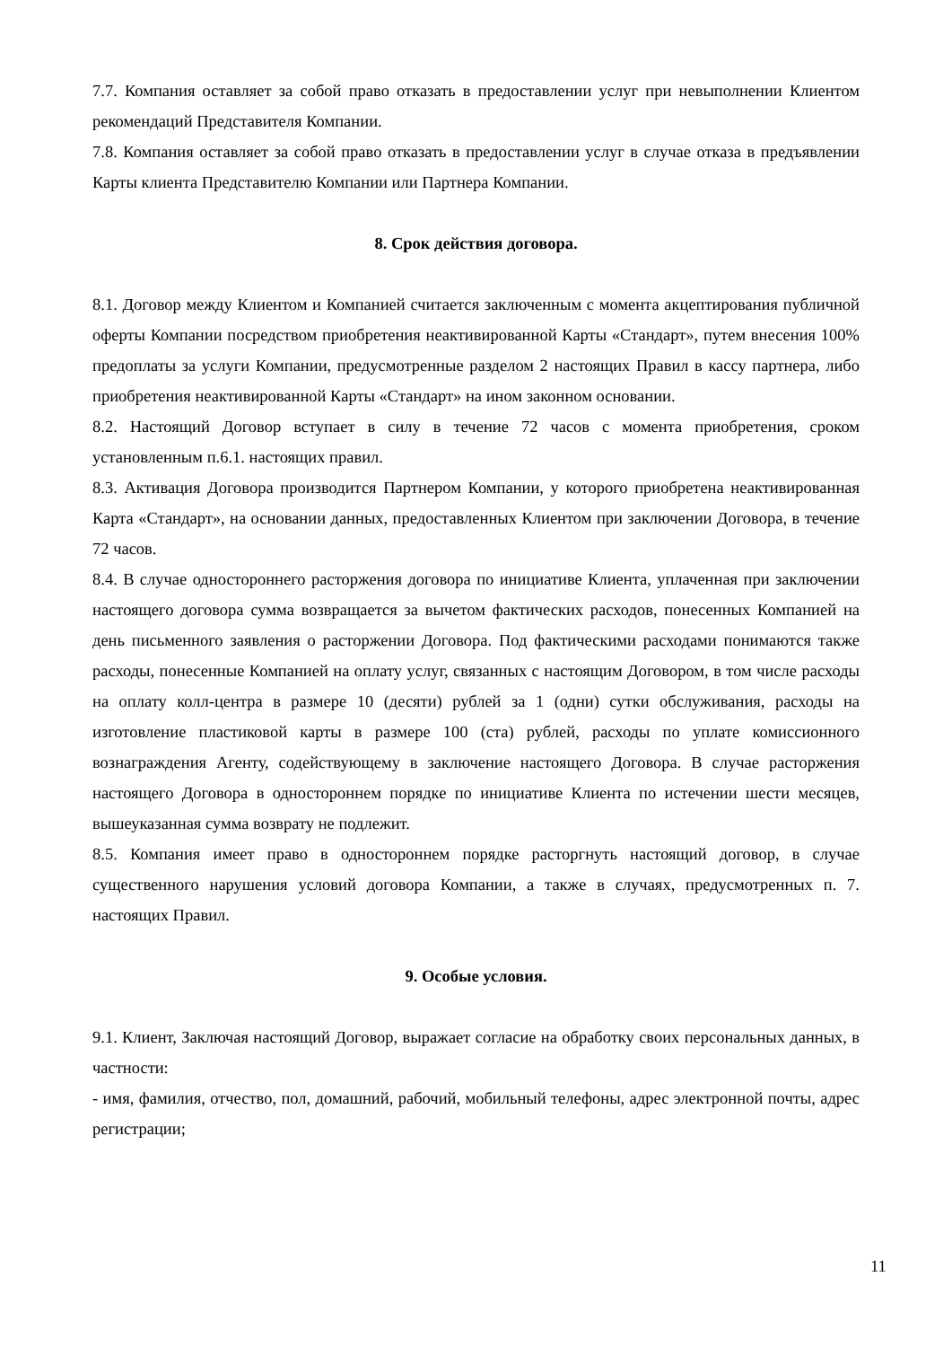7.7. Компания оставляет за собой право отказать в предоставлении услуг при невыполнении Клиентом рекомендаций Представителя Компании.
7.8. Компания оставляет за собой право отказать в предоставлении услуг в случае отказа в предъявлении Карты клиента Представителю Компании или Партнера Компании.
8. Срок действия договора.
8.1. Договор между Клиентом и Компанией считается заключенным с момента акцептирования публичной оферты Компании посредством приобретения неактивированной Карты «Стандарт», путем внесения 100% предоплаты за услуги Компании, предусмотренные разделом 2 настоящих Правил в кассу партнера, либо приобретения неактивированной Карты «Стандарт» на ином законном основании.
8.2. Настоящий Договор вступает в силу в течение 72 часов с момента приобретения, сроком установленным п.6.1. настоящих правил.
8.3. Активация Договора производится Партнером Компании, у которого приобретена неактивированная Карта «Стандарт», на основании данных, предоставленных Клиентом при заключении Договора, в течение 72 часов.
8.4. В случае одностороннего расторжения договора по инициативе Клиента, уплаченная при заключении настоящего договора сумма возвращается за вычетом фактических расходов, понесенных Компанией на день письменного заявления о расторжении Договора. Под фактическими расходами понимаются также расходы, понесенные Компанией на оплату услуг, связанных с настоящим Договором, в том числе расходы на оплату колл-центра в размере 10 (десяти) рублей за 1 (одни) сутки обслуживания, расходы на изготовление пластиковой карты в размере 100 (ста) рублей, расходы по уплате комиссионного вознаграждения Агенту, содействующему в заключение настоящего Договора. В случае расторжения настоящего Договора в одностороннем порядке по инициативе Клиента по истечении шести месяцев, вышеуказанная сумма возврату не подлежит.
8.5. Компания имеет право в одностороннем порядке расторгнуть настоящий договор, в случае существенного нарушения условий договора Компании, а также в случаях, предусмотренных п. 7. настоящих Правил.
9. Особые условия.
9.1. Клиент, Заключая настоящий Договор, выражает согласие на обработку своих персональных данных, в частности:
- имя, фамилия, отчество, пол, домашний, рабочий, мобильный телефоны, адрес электронной почты, адрес регистрации;
11